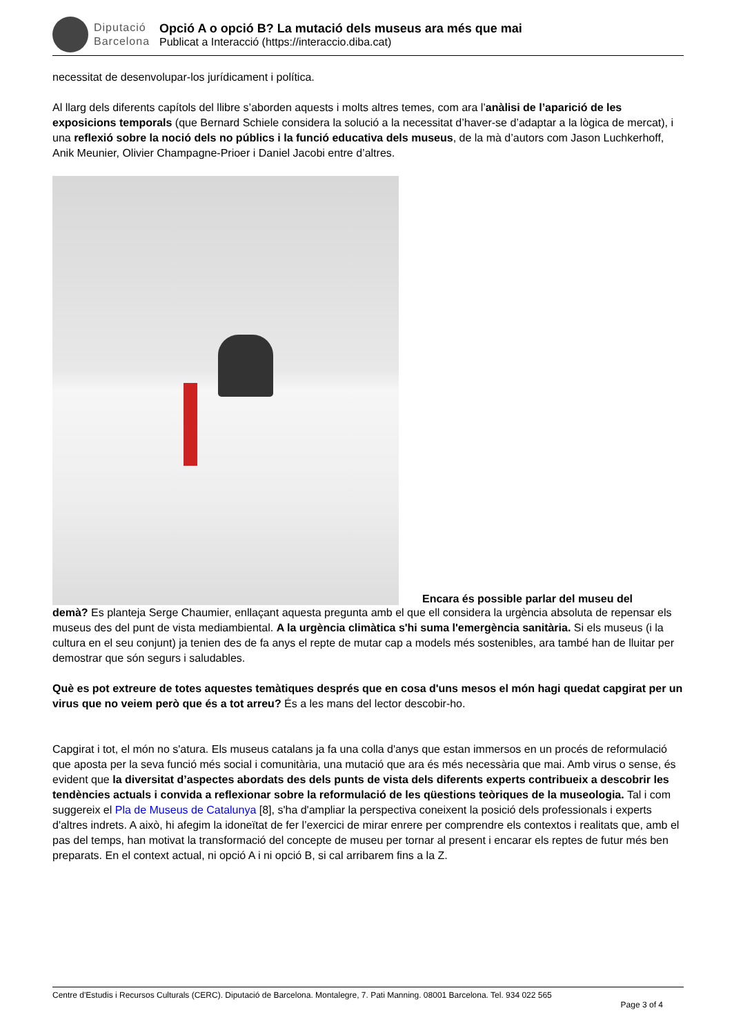Diputació
Barcelona
Opció A o opció B? La mutació dels museus ara més que mai
Publicat a Interacció (https://interaccio.diba.cat)
necessitat de desenvolupar-los jurídicament i política.
Al llarg dels diferents capítols del llibre s’aborden aquests i molts altres temes, com ara l’anàlisi de l’aparició de les exposicions temporals (que Bernard Schiele considera la solució a la necessitat d’haver-se d’adaptar a la lògica de mercat), i una reflexió sobre la noció dels no públics i la funció educativa dels museus, de la mà d’autors com Jason Luchkerhoff, Anik Meunier, Olivier Champagne-Prioer i Daniel Jacobi entre d’altres.
Encara és possible parlar del museu del
demà? Es planteja Serge Chaumier, enllaçant aquesta pregunta amb el que ell considera la urgència absoluta de repensar els museus des del punt de vista mediambiental. A la urgència climàtica s'hi suma l'emergència sanitària. Si els museus (i la cultura en el seu conjunt) ja tenien des de fa anys el repte de mutar cap a models més sostenibles, ara també han de lluitar per demostrar que són segurs i saludables.
Què es pot extreure de totes aquestes temàtiques després que en cosa d'uns mesos el món hagi quedat capgirat per un virus que no veiem però que és a tot arreu? És a les mans del lector descobir-ho.
Capgirat i tot, el món no s'atura. Els museus catalans ja fa una colla d'anys que estan immersos en un procés de reformulació que aposta per la seva funció més social i comunitària, una mutació que ara és més necessària que mai. Amb virus o sense, és evident que la diversitat d’aspectes abordats des dels punts de vista dels diferents experts contribueix a descobrir les tendències actuals i convida a reflexionar sobre la reformulació de les qüestions teòriques de la museologia. Tal i com suggereix el Pla de Museus de Catalunya [8], s'ha d'ampliar la perspectiva coneixent la posició dels professionals i experts d'altres indrets. A això, hi afegim la idoneïtat de fer l’exercici de mirar enrere per comprendre els contextos i realitats que, amb el pas del temps, han motivat la transformació del concepte de museu per tornar al present i encarar els reptes de futur més ben preparats. En el context actual, ni opció A i ni opció B, si cal arribarem fins a la Z.
Centre d'Estudis i Recursos Culturals (CERC). Diputació de Barcelona. Montalegre, 7. Pati Manning. 08001 Barcelona. Tel. 934 022 565
Page 3 of 4